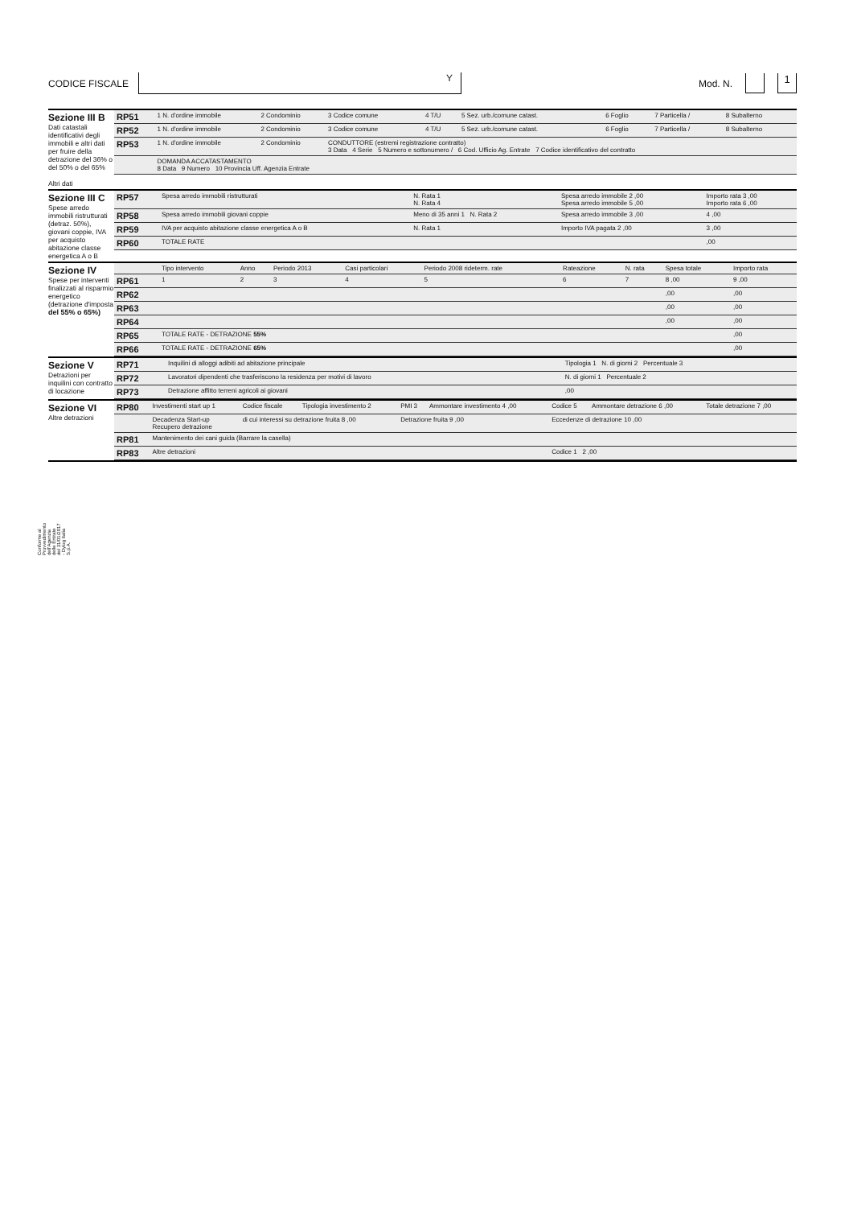CODICE FISCALE
Y
Mod. N.
1
Sezione III B
Dati catastali identificativi degli immobili e altri dati per fruire della detrazione del 36% o del 50% o del 65%
Altri dati
| RP51 | 1 N. d'ordine immobile | 2 Condominio | 3 Codice comune | 4 T/U | 5 Sez. urb./comune catast. | 6 Foglio | 7 Particella / | 8 Subalterno |
| RP52 | 1 N. d'ordine immobile | 2 Condominio | 3 Codice comune | 4 T/U | 5 Sez. urb./comune catast. | 6 Foglio | 7 Particella / | 8 Subalterno |
| RP53 | 1 N. d'ordine immobile | 2 Condominio | CONDUTTORE (estremi registrazione contratto) 3 Data 4 Serie 5 Numero e sottonumero / 6 Cod. Ufficio Ag. Entrate 7 Codice identificativo del contratto | | | | | |
| | DOMANDA ACCATASTAMENTO 8 Data 9 Numero 10 Provincia Uff. Agenzia Entrate | | | | | | | |
Sezione III C
Spese arredo immobili ristrutturati (detraz. 50%), giovani coppie, IVA per acquisto abitazione classe energetica A o B
| RP57 | Spesa arredo immobili ristrutturati | N. Rata 1 N. Rata 4 | Spesa arredo immobile 2 ,00 Spesa arredo immobile 5 ,00 | Importo rata 3 ,00 Importo rata 6 ,00 |
| RP58 | Spesa arredo immobili giovani coppie | Meno di 35 anni 1 N. Rata 2 | Spesa arredo immobile 3 ,00 | 4 ,00 |
| RP59 | IVA per acquisto abitazione classe energetica A o B | N. Rata 1 | Importo IVA pagata 2 ,00 | 3 ,00 |
| RP60 | TOTALE RATE | | | ,00 |
Sezione IV
Spese per interventi finalizzati al risparmio energetico (detrazione d'imposta del 55% o 65%)
| | Tipo intervento | Anno | Periodo 2013 | Casi particolari | Periodo 2008 rideterm. rate | Rateazione | N. rata | Spesa totale | Importo rata |
| --- | --- | --- | --- | --- | --- | --- | --- | --- | --- |
| RP61 | 1 | 2 | 3 | 4 | 5 | 6 | 7 | 8 ,00 | 9 ,00 |
| RP62 | | | | | | | | ,00 | ,00 |
| RP63 | | | | | | | | ,00 | ,00 |
| RP64 | | | | | | | | ,00 | ,00 |
| RP65 | TOTALE RATE - DETRAZIONE 55% | | | | | | | | ,00 |
| RP66 | TOTALE RATE - DETRAZIONE 65% | | | | | | | | ,00 |
Sezione V
Detrazioni per inquilini con contratto di locazione
| RP71 | Inquilini di alloggi adibiti ad abitazione principale | Tipologia 1 N. di giorni 2 Percentuale 3 |
| RP72 | Lavoratori dipendenti che trasferiscono la residenza per motivi di lavoro | N. di giorni 1 Percentuale 2 |
| RP73 | Detrazione affitto terreni agricoli ai giovani | ,00 |
Sezione VI
Altre detrazioni
| RP80 | Investimenti start up 1 | Codice fiscale | Tipologia investimento 2 | PMI 3 | Ammontare investimento 4 ,00 | Codice 5 | Ammontare detrazione 6 ,00 | Totale detrazione 7 ,00 |
| | Decadenza Start-up Recupero detrazione | di cui interessi su detrazione fruita 8 ,00 | | Detrazione fruita 9 ,00 | | Eccedenze di detrazione 10 ,00 | | |
| RP81 | Mantenimento dei cani guida (Barrare la casella) | | | | | | | |
| RP83 | Altre detrazioni | | | | | Codice 1 2 ,00 | | |
Conforme al Provvedimento dell'Agenzia delle Entrate del 31/01/2017 - Dylog Italia S.p.A.